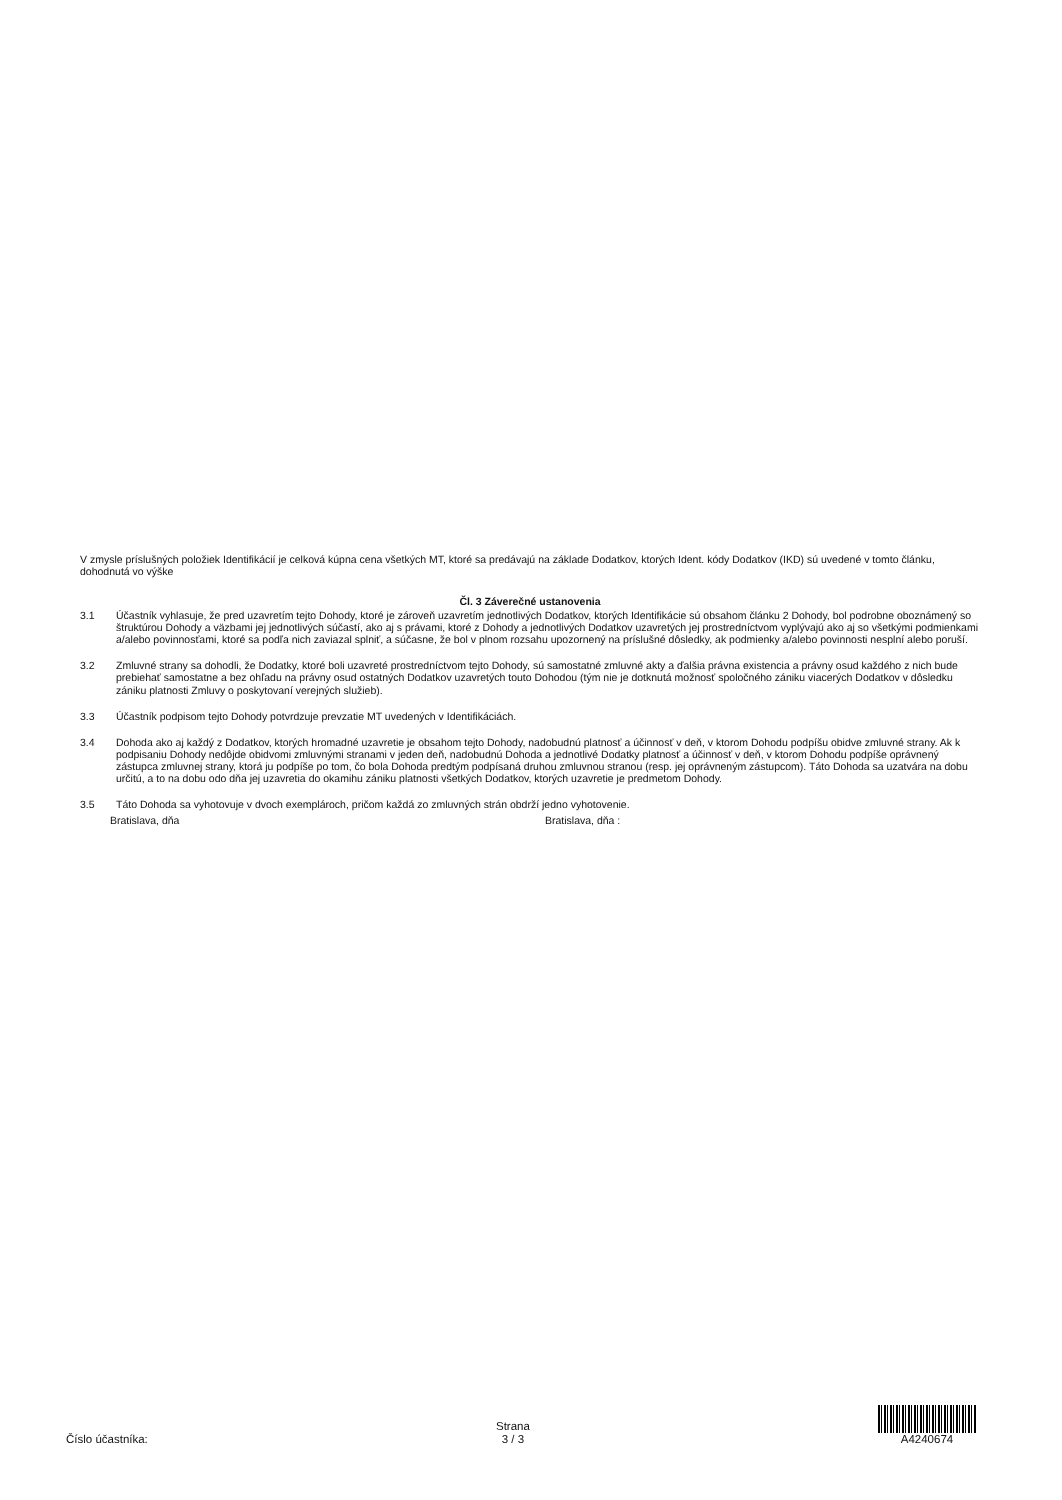V zmysle príslušných položiek Identifikácií je celková kúpna cena všetkých MT, ktoré sa predávajú na základe Dodatkov, ktorých Ident. kódy Dodatkov (IKD) sú uvedené v tomto článku, dohodnutá vo výške
Čl. 3 Záverečné ustanovenia
3.1 Účastník vyhlasuje, že pred uzavretím tejto Dohody, ktoré je zároveň uzavretím jednotlivých Dodatkov, ktorých Identifikácie sú obsahom článku 2 Dohody, bol podrobne oboznámený so štruktúrou Dohody a väzbami jej jednotlivých súčastí, ako aj s právami, ktoré z Dohody a jednotlivých Dodatkov uzavretých jej prostredníctvom vyplývajú ako aj so všetkými podmienkami a/alebo povinnosťami, ktoré sa podľa nich zaviazal splniť, a súčasne, že bol v plnom rozsahu upozornený na príslušné dôsledky, ak podmienky a/alebo povinnosti nesplní alebo poruší.
3.2 Zmluvné strany sa dohodli, že Dodatky, ktoré boli uzavreté prostredníctvom tejto Dohody, sú samostatné zmluvné akty a ďalšia právna existencia a právny osud každého z nich bude prebiehať samostatne a bez ohľadu na právny osud ostatných Dodatkov uzavretých touto Dohodou (tým nie je dotknutá možnosť spoločného zániku viacerých Dodatkov v dôsledku zániku platnosti Zmluvy o poskytovaní verejných služieb).
3.3 Účastník podpisom tejto Dohody potvrdzuje prevzatie MT uvedených v Identifikáciách.
3.4 Dohoda ako aj každý z Dodatkov, ktorých hromadné uzavretie je obsahom tejto Dohody, nadobudnú platnosť a účinnosť v deň, v ktorom Dohodu podpíšu obidve zmluvné strany. Ak k podpisaniu Dohody nedôjde obidvomi zmluvnými stranami v jeden deň, nadobudnú Dohoda a jednotlivé Dodatky platnosť a účinnosť v deň, v ktorom Dohodu podpíše oprávnený zástupca zmluvnej strany, ktorá ju podpíše po tom, čo bola Dohoda predtým podpísaná druhou zmluvnou stranou (resp. jej oprávneným zástupcom). Táto Dohoda sa uzatvára na dobu určitú, a to na dobu odo dňa jej uzavretia do okamihu zániku platnosti všetkých Dodatkov, ktorých uzavretie je predmetom Dohody.
3.5 Táto Dohoda sa vyhotovuje v dvoch exemplároch, pričom každá zo zmluvných strán obdrží jedno vyhotovenie.
Bratislava, dňa Bratislava, dňa :
Číslo účastníka:
Strana
3 / 3
A4240674